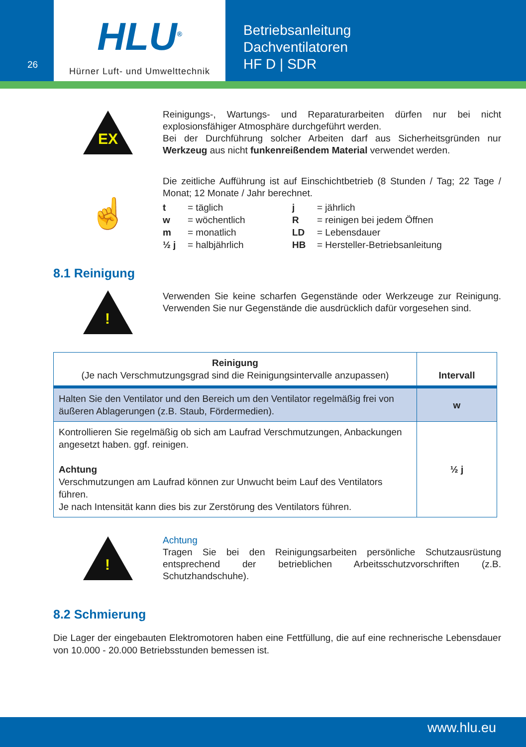26
HLU<sup>®</sup>
Hürner Luft- und Umwelttechnik
Betriebsanleitung
Dachventilatoren
HF D | SDR
EX
Reinigungs-, Wartungs- und Reparaturarbeiten dürfen nur bei nicht explosionsfähiger Atmosphäre durchgeführt werden.
Bei der Durchführung solcher Arbeiten darf aus Sicherheitsgründen nur Werkzeug aus nicht funkenreißendem Material verwendet werden.
☝
Die zeitliche Aufführung ist auf Einschichtbetrieb (8 Stunden / Tag; 22 Tage / Monat; 12 Monate / Jahr berechnet.
| t | = täglich | j | = jährlich |
| w | = wöchentlich | R | = reinigen bei jedem Öffnen |
| m | = monatlich | LD | = Lebensdauer |
| ½ j | = halbjährlich | HB | = Hersteller-Betriebsanleitung |
8.1 Reinigung
!
Verwenden Sie keine scharfen Gegenstände oder Werkzeuge zur Reinigung. Verwenden Sie nur Gegenstände die ausdrücklich dafür vorgesehen sind.
| Reinigung (Je nach Verschmutzungsgrad sind die Reinigungsintervalle anzupassen) | Intervall |
| --- | --- |
| Halten Sie den Ventilator und den Bereich um den Ventilator regelmäßig frei von äußeren Ablagerungen (z.B. Staub, Fördermedien). | w |
| Kontrollieren Sie regelmäßig ob sich am Laufrad Verschmutzungen, Anbackungen angesetzt haben. ggf. reinigen. Achtung Verschmutzungen am Laufrad können zur Unwucht beim Lauf des Ventilators führen. Je nach Intensität kann dies bis zur Zerstörung des Ventilators führen. | ½ j |
!
Achtung
Tragen Sie bei den Reinigungsarbeiten persönliche Schutzausrüstung entsprechend der betrieblichen Arbeitsschutzvorschriften (z.B. Schutzhandschuhe).
8.2 Schmierung
Die Lager der eingebauten Elektromotoren haben eine Fettfüllung, die auf eine rechnerische Lebensdauer von 10.000 - 20.000 Betriebsstunden bemessen ist.
www.hlu.eu